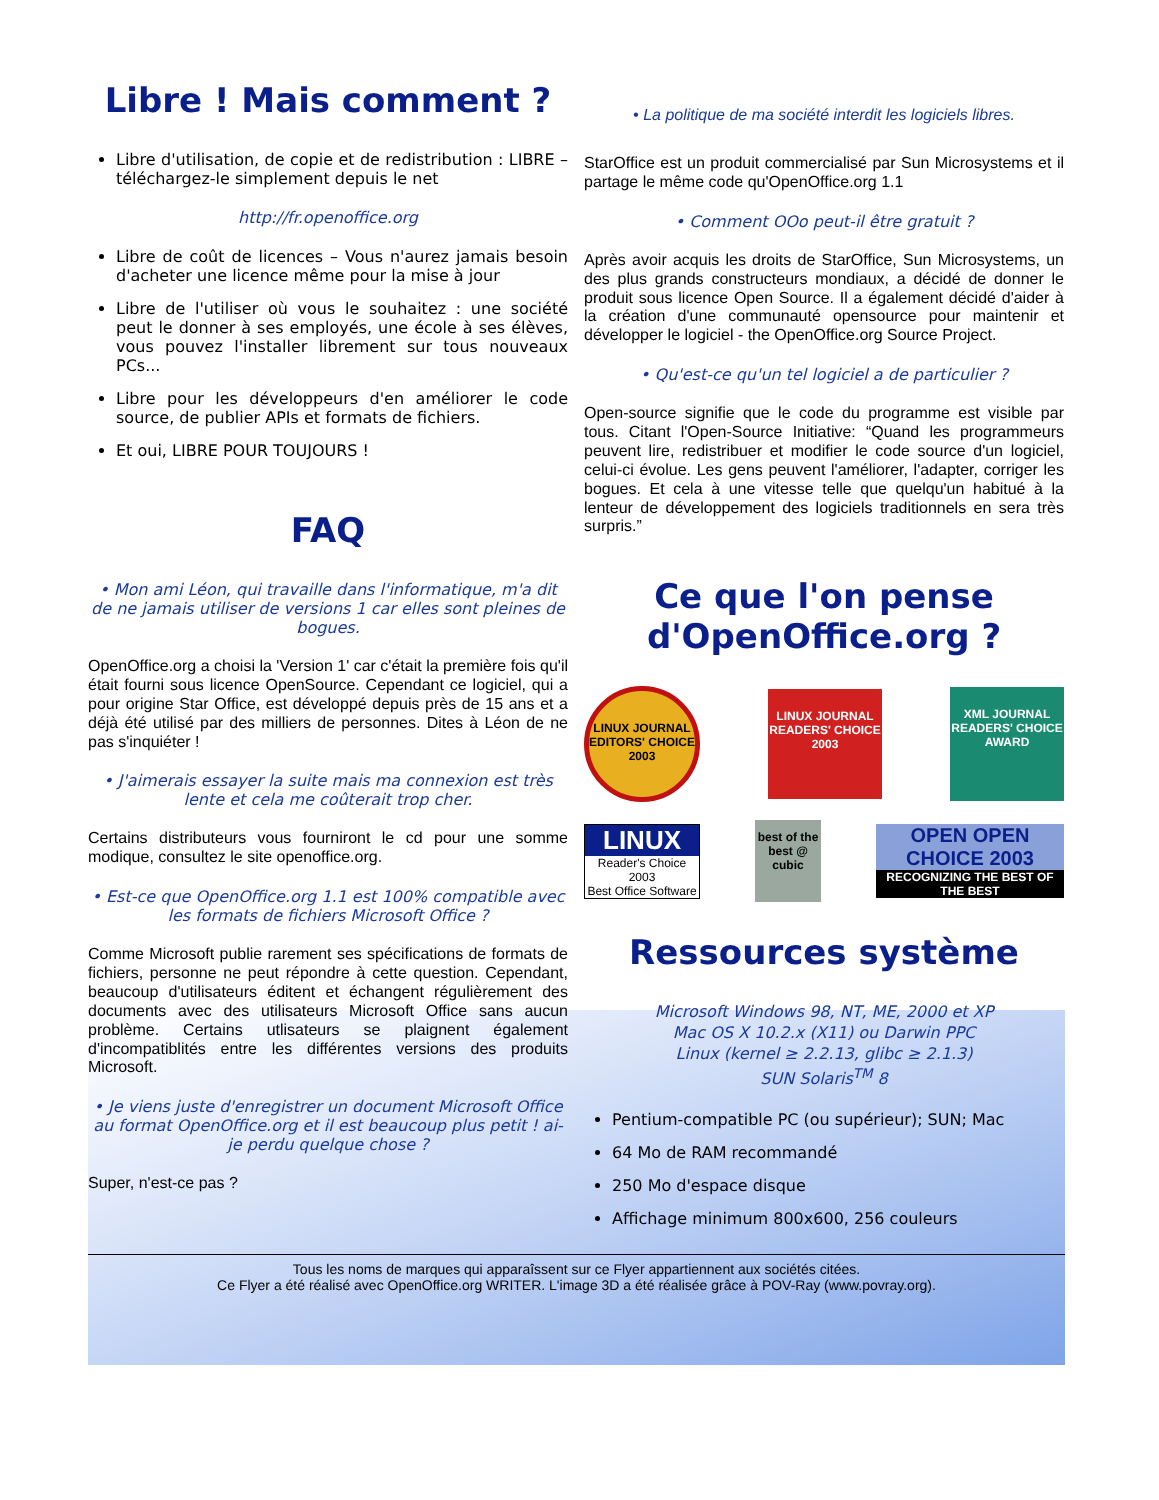Libre ! Mais comment ?
Libre d'utilisation, de copie et de redistribution : LIBRE – téléchargez-le simplement depuis le net
http://fr.openoffice.org
Libre de coût de licences – Vous n'aurez jamais besoin d'acheter une licence même pour la mise à jour
Libre de l'utiliser où vous le souhaitez : une société peut le donner à ses employés, une école à ses élèves, vous pouvez l'installer librement sur tous nouveaux PCs...
Libre pour les développeurs d'en améliorer le code source, de publier APIs et formats de fichiers.
Et oui, LIBRE POUR TOUJOURS !
FAQ
• Mon ami Léon, qui travaille dans l'informatique, m'a dit de ne jamais utiliser de versions 1 car elles sont pleines de bogues.
OpenOffice.org a choisi la 'Version 1' car c'était la première fois qu'il était fourni sous licence OpenSource. Cependant ce logiciel, qui a pour origine Star Office, est développé depuis près de 15 ans et a déjà été utilisé par des milliers de personnes. Dites à Léon de ne pas s'inquiéter !
• J'aimerais essayer la suite mais ma connexion est très lente et cela me coûterait trop cher.
Certains distributeurs vous fourniront le cd pour une somme modique, consultez le site openoffice.org.
• Est-ce que OpenOffice.org 1.1 est 100% compatible avec les formats de fichiers Microsoft Office ?
Comme Microsoft publie rarement ses spécifications de formats de fichiers, personne ne peut répondre à cette question. Cependant, beaucoup d'utilisateurs éditent et échangent régulièrement des documents avec des utilisateurs Microsoft Office sans aucun problème. Certains utlisateurs se plaignent également d'incompatiblités entre les différentes versions des produits Microsoft.
• Je viens juste d'enregistrer un document Microsoft Office au format OpenOffice.org et il est beaucoup plus petit ! ai-je perdu quelque chose ?
Super, n'est-ce pas ?
• La politique de ma société interdit les logiciels libres.
StarOffice est un produit commercialisé par Sun Microsystems et il partage le même code qu'OpenOffice.org 1.1
• Comment OOo peut-il être gratuit ?
Après avoir acquis les droits de StarOffice, Sun Microsystems, un des plus grands constructeurs mondiaux, a décidé de donner le produit sous licence Open Source. Il a également décidé d'aider à la création d'une communauté opensource pour maintenir et développer le logiciel - the OpenOffice.org Source Project.
• Qu'est-ce qu'un tel logiciel a de particulier ?
Open-source signifie que le code du programme est visible par tous. Citant l'Open-Source Initiative: “Quand les programmeurs peuvent lire, redistribuer et modifier le code source d'un logiciel, celui-ci évolue. Les gens peuvent l'améliorer, l'adapter, corriger les bogues. Et cela à une vitesse telle que quelqu'un habitué à la lenteur de développement des logiciels traditionnels en sera très surpris.”
Ce que l'on pense d'OpenOffice.org ?
LINUX JOURNAL
EDITORS' CHOICE
2003
LINUX JOURNAL
READERS' CHOICE
2003
XML JOURNAL
READERS' CHOICE AWARD
LINUX
Reader's Choice 2003
Best Office Software
best of the best @ cubic
OPEN OPEN CHOICE 2003
RECOGNIZING THE BEST OF THE BEST
Ressources système
Microsoft Windows 98, NT, ME, 2000 et XP
Mac OS X 10.2.x (X11) ou Darwin PPC
Linux (kernel ≥ 2.2.13, glibc ≥ 2.1.3)
SUN Solaris<sup>TM</sup> 8
Pentium-compatible PC (ou supérieur); SUN; Mac
64 Mo de RAM recommandé
250 Mo d'espace disque
Affichage minimum 800x600, 256 couleurs
Tous les noms de marques qui apparaîssent sur ce Flyer appartiennent aux sociétés citées.
Ce Flyer a été réalisé avec OpenOffice.org WRITER. L'image 3D a été réalisée grâce à POV-Ray (www.povray.org).